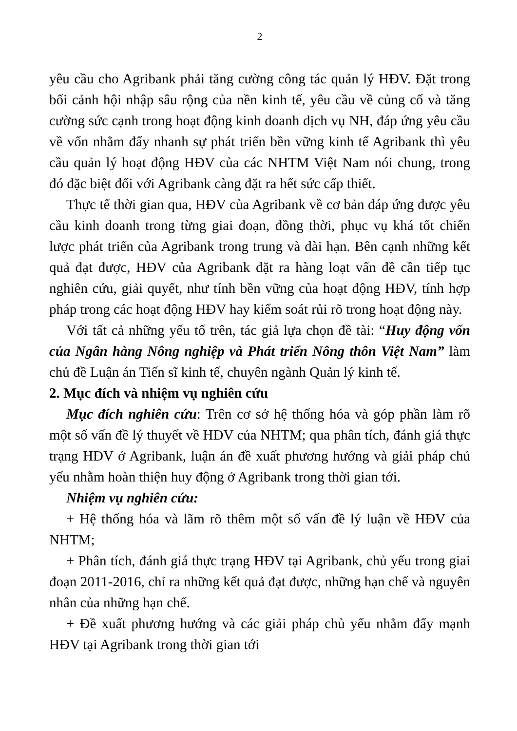2
yêu cầu cho Agribank phải tăng cường công tác quản lý HĐV. Đặt trong bối cảnh hội nhập sâu rộng của nền kinh tế, yêu cầu về củng cố và tăng cường sức cạnh trong hoạt động kinh doanh dịch vụ NH, đáp ứng yêu cầu về vốn nhằm đẩy nhanh sự phát triển bền vững kinh tế Agribank thì yêu cầu quản lý hoạt động HĐV của các NHTM Việt Nam nói chung, trong đó đặc biệt đối với Agribank càng đặt ra hết sức cấp thiết.
Thực tế thời gian qua, HĐV của Agribank về cơ bản đáp ứng được yêu cầu kinh doanh trong từng giai đoạn, đồng thời, phục vụ khá tốt chiến lược phát triển của Agribank trong trung và dài hạn. Bên cạnh những kết quả đạt được, HĐV của Agribank đặt ra hàng loạt vấn đề cần tiếp tục nghiên cứu, giải quyết, như tính bền vững của hoạt động HĐV, tính hợp pháp trong các hoạt động HĐV hay kiểm soát rủi rõ trong hoạt động này.
Với tất cả những yếu tố trên, tác giả lựa chọn đề tài: “Huy động vốn của Ngân hàng Nông nghiệp và Phát triển Nông thôn Việt Nam” làm chủ đề Luận án Tiến sĩ kinh tế, chuyên ngành Quản lý kinh tế.
2. Mục đích và nhiệm vụ nghiên cứu
Mục đích nghiên cứu: Trên cơ sở hệ thống hóa và góp phần làm rõ một số vấn đề lý thuyết về HĐV của NHTM; qua phân tích, đánh giá thực trạng HĐV ở Agribank, luận án đề xuất phương hướng và giải pháp chủ yếu nhằm hoàn thiện huy động ở Agribank trong thời gian tới.
Nhiệm vụ nghiên cứu:
+ Hệ thống hóa và lãm rõ thêm một số vấn đề lý luận về HĐV của NHTM;
+ Phân tích, đánh giá thực trạng HĐV tại Agribank, chủ yếu trong giai đoạn 2011-2016, chỉ ra những kết quả đạt được, những hạn chế và nguyên nhân của những hạn chế.
+ Đề xuất phương hướng và các giải pháp chủ yếu nhằm đẩy mạnh HĐV tại Agribank trong thời gian tới